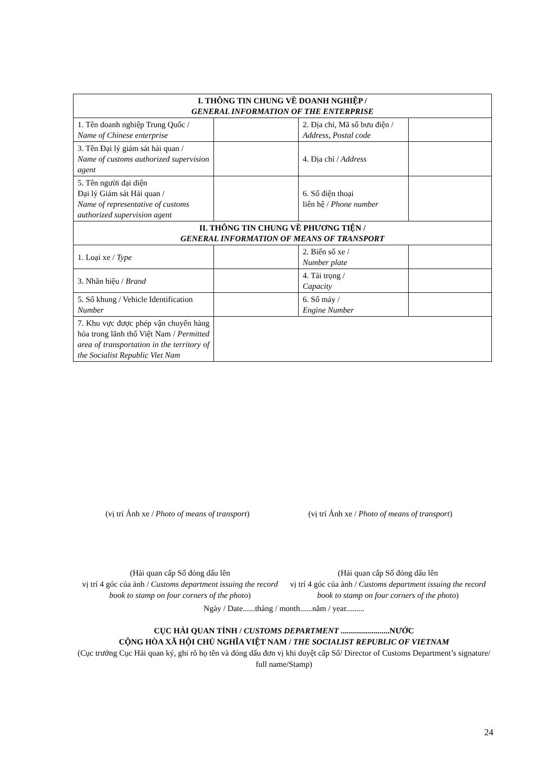| I. THÔNG TIN CHUNG VỀ DOANH NGHIỆP / GENERAL INFORMATION OF THE ENTERPRISE | | | |
| 1. Tên doanh nghiệp Trung Quốc / Name of Chinese enterprise | | 2. Địa chỉ, Mã số bưu điện / Address, Postal code | |
| 3. Tên Đại lý giám sát hải quan / Name of customs authorized supervision agent | | 4. Địa chỉ / Address | |
| 5. Tên người đại diện Đại lý Giám sát Hải quan / Name of representative of customs authorized supervision agent | | 6. Số điện thoại liên hệ / Phone number | |
| II. THÔNG TIN CHUNG VỀ PHƯƠNG TIỆN / GENERAL INFORMATION OF MEANS OF TRANSPORT | | | |
| 1. Loại xe / Type | | 2. Biển số xe / Number plate | |
| 3. Nhãn hiệu / Brand | | 4. Tải trọng / Capacity | |
| 5. Số khung / Vehicle Identification Number | | 6. Số máy / Engine Number | |
| 7. Khu vực được phép vận chuyển hàng hóa trong lãnh thổ Việt Nam / Permitted area of transportation in the territory of the Socialist Republic Viet Nam | | | |
(vị trí Ảnh xe / Photo of means of transport) (vị trí Ảnh xe / Photo of means of transport)
(Hải quan cấp Sổ đóng dấu lên
vị trí 4 góc của ảnh / Customs department issuing the record book to stamp on four corners of the photo)
(Hải quan cấp Sổ đóng dấu lên
vị trí 4 góc của ảnh / Customs department issuing the record book to stamp on four corners of the photo)
Ngày / Date......tháng / month......năm / year.........
CỤC HẢI QUAN TỈNH / CUSTOMS DEPARTMENT ........................NƯỚC
CỘNG HÒA XÃ HỘI CHỦ NGHĨA VIỆT NAM / THE SOCIALIST REPUBLIC OF VIETNAM
(Cục trưởng Cục Hải quan ký, ghi rõ họ tên và đóng dấu đơn vị khi duyệt cấp Sổ/ Director of Customs Department’s signature/ full name/Stamp)
24